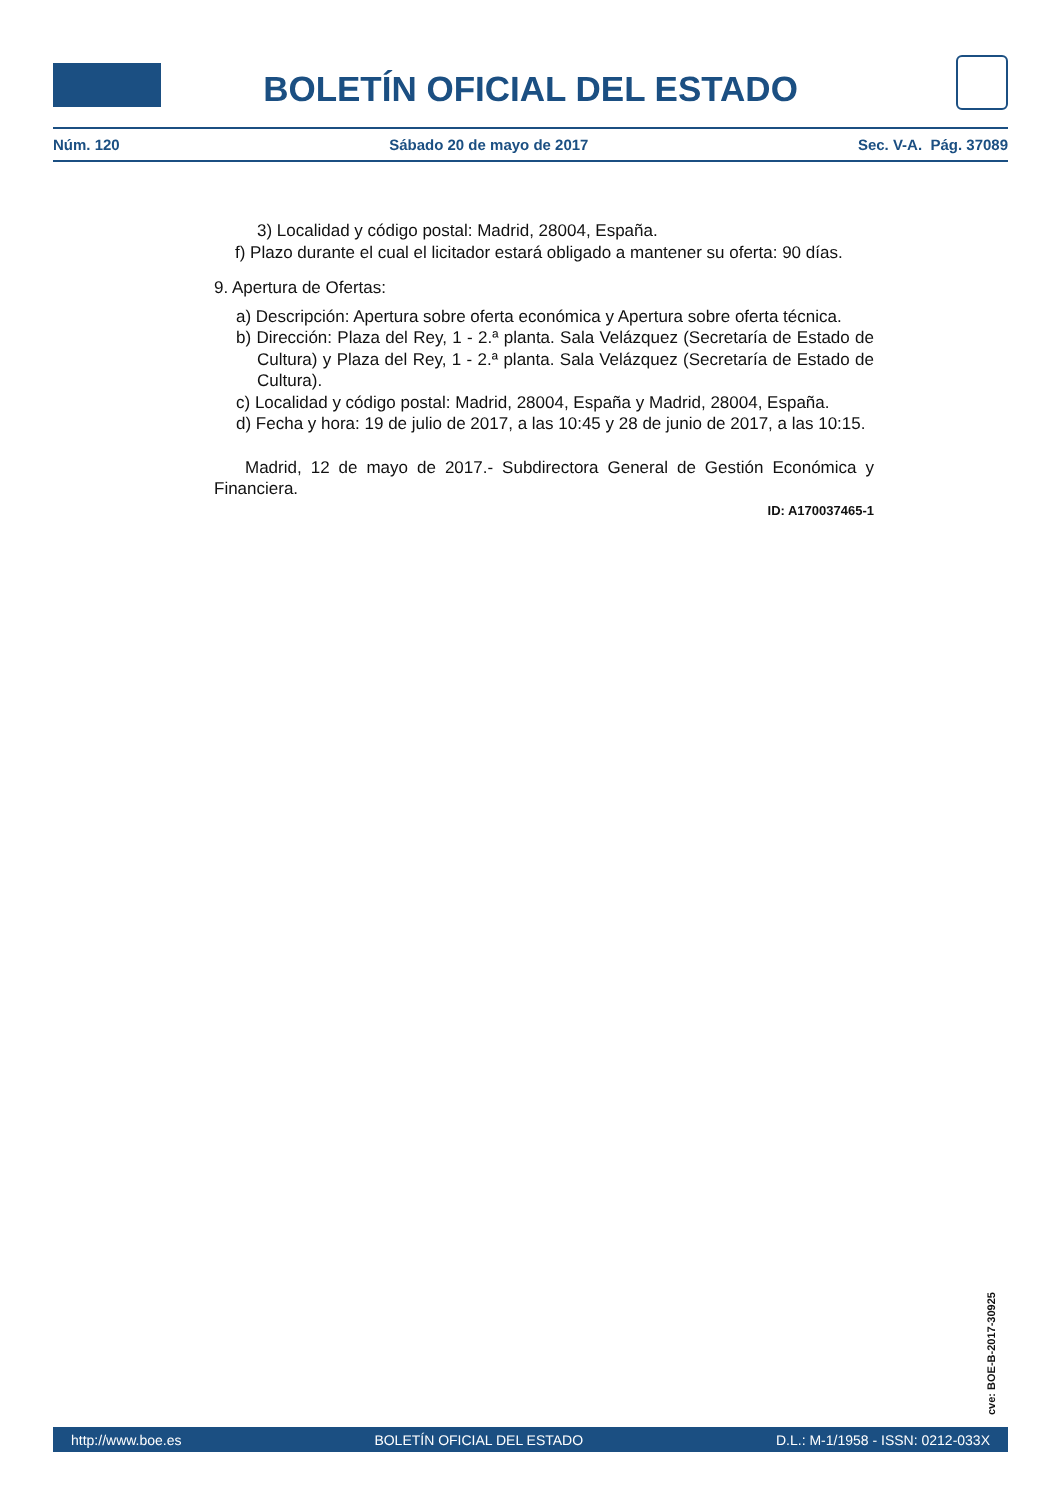BOLETÍN OFICIAL DEL ESTADO
Núm. 120 Sábado 20 de mayo de 2017 Sec. V-A. Pág. 37089
3) Localidad y código postal: Madrid, 28004, España.
f) Plazo durante el cual el licitador estará obligado a mantener su oferta: 90 días.
9. Apertura de Ofertas:
a) Descripción: Apertura sobre oferta económica y Apertura sobre oferta técnica.
b) Dirección: Plaza del Rey, 1 - 2.ª planta. Sala Velázquez (Secretaría de Estado de Cultura) y Plaza del Rey, 1 - 2.ª planta. Sala Velázquez (Secretaría de Estado de Cultura).
c) Localidad y código postal: Madrid, 28004, España y Madrid, 28004, España.
d) Fecha y hora: 19 de julio de 2017, a las 10:45 y 28 de junio de 2017, a las 10:15.
Madrid, 12 de mayo de 2017.- Subdirectora General de Gestión Económica y Financiera.
ID: A170037465-1
cve: BOE-B-2017-30925
http://www.boe.es BOLETÍN OFICIAL DEL ESTADO D.L.: M-1/1958 - ISSN: 0212-033X